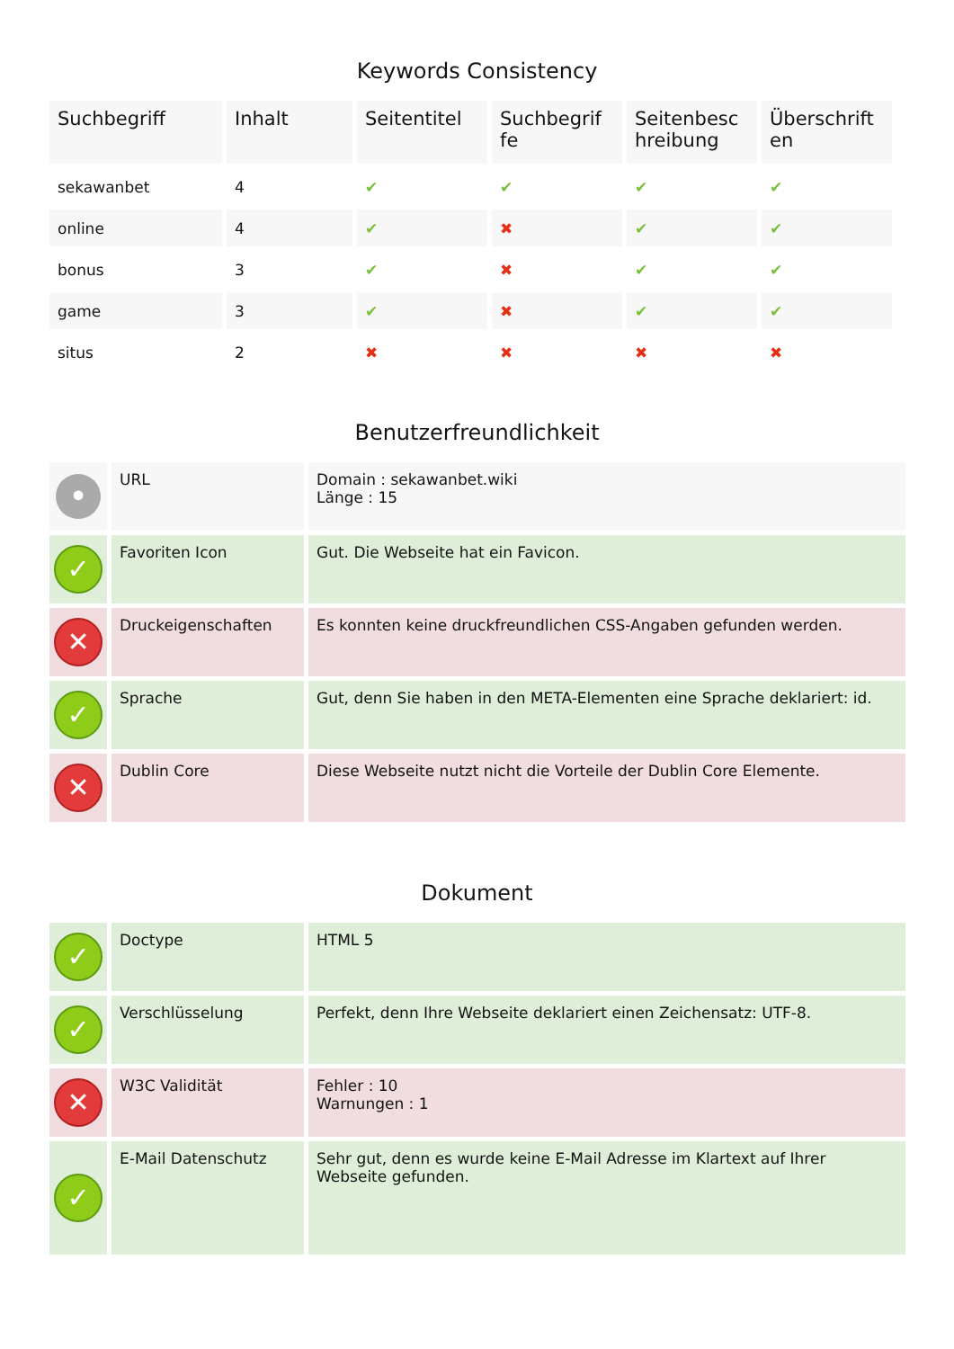Keywords Consistency
| Suchbegriff | Inhalt | Seitentitel | Suchbegrif fe | Seitenbesc hreibung | Überschrift en |
| --- | --- | --- | --- | --- | --- |
| sekawanbet | 4 | ✔ | ✔ | ✔ | ✔ |
| online | 4 | ✔ | ✖ | ✔ | ✔ |
| bonus | 3 | ✔ | ✖ | ✔ | ✔ |
| game | 3 | ✔ | ✖ | ✔ | ✔ |
| situs | 2 | ✖ | ✖ | ✖ | ✖ |
Benutzerfreundlichkeit
| • | URL | Domain : sekawanbet.wiki Länge : 15 |
| ✓ | Favoriten Icon | Gut. Die Webseite hat ein Favicon. |
| ✕ | Druckeigenschaften | Es konnten keine druckfreundlichen CSS-Angaben gefunden werden. |
| ✓ | Sprache | Gut, denn Sie haben in den META-Elementen eine Sprache deklariert: id. |
| ✕ | Dublin Core | Diese Webseite nutzt nicht die Vorteile der Dublin Core Elemente. |
Dokument
| ✓ | Doctype | HTML 5 |
| ✓ | Verschlüsselung | Perfekt, denn Ihre Webseite deklariert einen Zeichensatz: UTF-8. |
| ✕ | W3C Validität | Fehler : 10 Warnungen : 1 |
| ✓ | E-Mail Datenschutz | Sehr gut, denn es wurde keine E-Mail Adresse im Klartext auf Ihrer Webseite gefunden. |